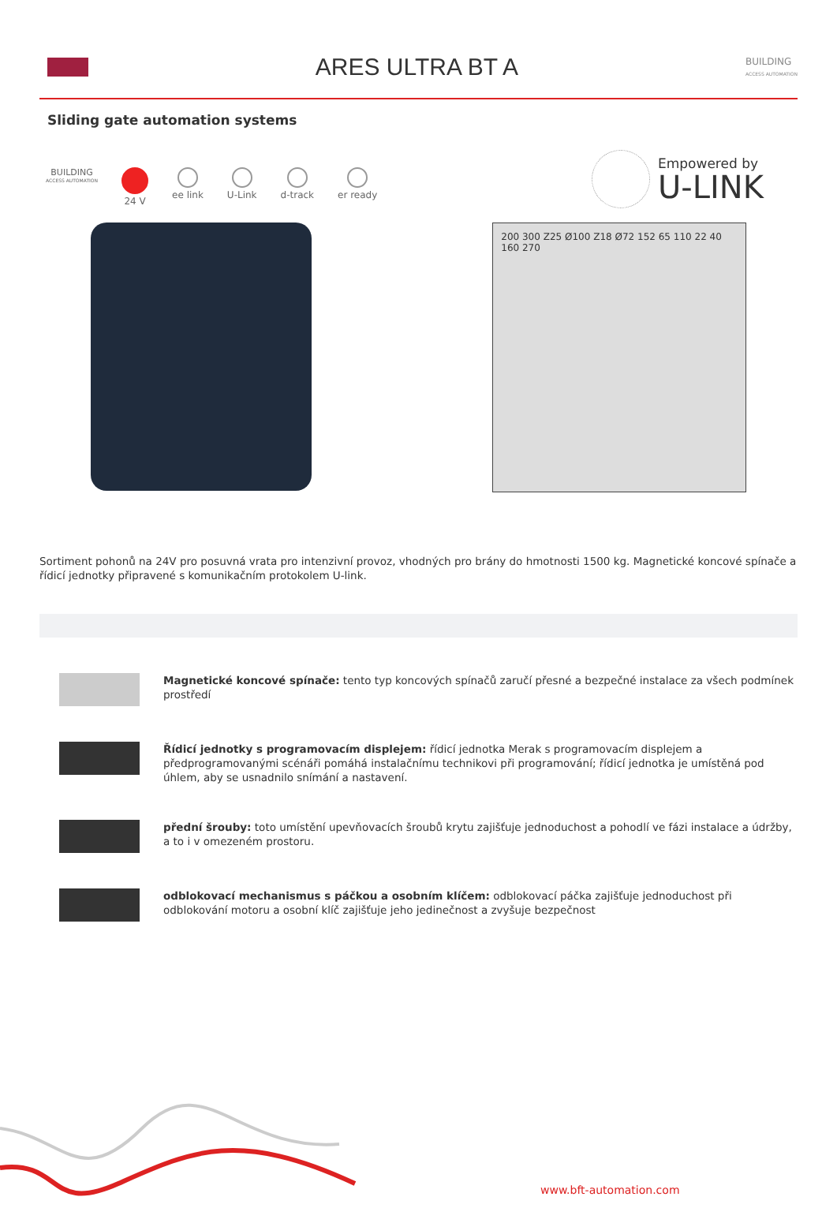ARES ULTRA BT A
BUILDING
ACCESS AUTOMATION
Sliding gate automation systems
Empowered by
U-LINK
BUILDING
ACCESS AUTOMATION
24 V ee link U-Link d-track er ready
200 300 Z25 Ø100 Z18 Ø72 152 65 110 22 40 160 270
Sortiment pohonů na 24V pro posuvná vrata pro intenzivní provoz, vhodných pro brány do hmotnosti 1500 kg. Magnetické koncové spínače a řídicí jednotky připravené s komunikačním protokolem U-link.
Magnetické koncové spínače: tento typ koncových spínačů zaručí přesné a bezpečné instalace za všech podmínek prostředí
Řídicí jednotky s programovacím displejem: řídicí jednotka Merak s programovacím displejem a předprogramovanými scénáři pomáhá instalačnímu technikovi při programování; řídicí jednotka je umístěná pod úhlem, aby se usnadnilo snímání a nastavení.
přední šrouby: toto umístění upevňovacích šroubů krytu zajišťuje jednoduchost a pohodlí ve fázi instalace a údržby, a to i v omezeném prostoru.
odblokovací mechanismus s páčkou a osobním klíčem: odblokovací páčka zajišťuje jednoduchost při odblokování motoru a osobní klíč zajišťuje jeho jedinečnost a zvyšuje bezpečnost
www.bft-automation.com